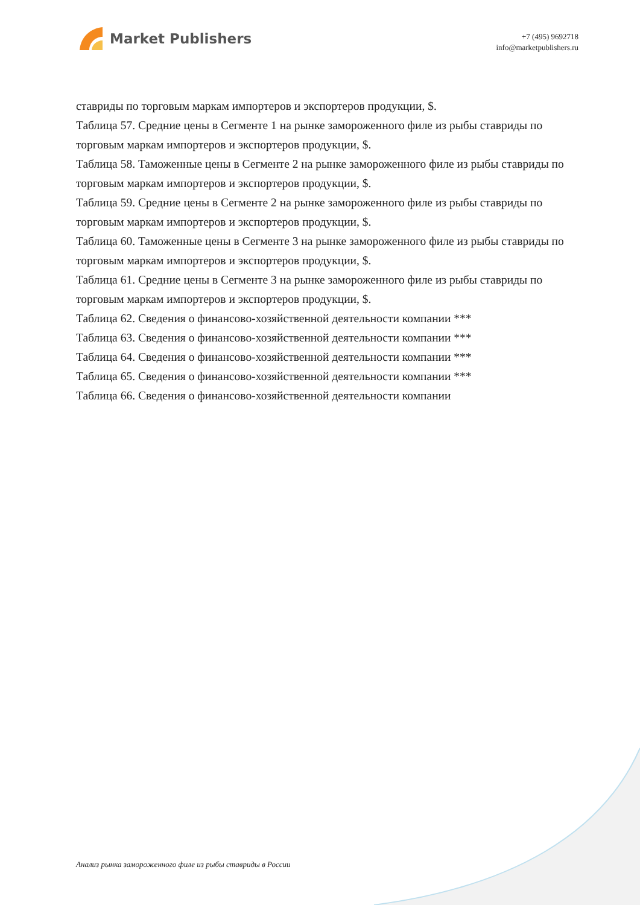Market Publishers
+7 (495) 9692718
info@marketpublishers.ru
ставриды по торговым маркам импортеров и экспортеров продукции, $.
Таблица 57. Средние цены в Сегменте 1 на рынке замороженного филе из рыбы ставриды по торговым маркам импортеров и экспортеров продукции, $.
Таблица 58. Таможенные цены в Сегменте 2 на рынке замороженного филе из рыбы ставриды по торговым маркам импортеров и экспортеров продукции, $.
Таблица 59. Средние цены в Сегменте 2 на рынке замороженного филе из рыбы ставриды по торговым маркам импортеров и экспортеров продукции, $.
Таблица 60. Таможенные цены в Сегменте 3 на рынке замороженного филе из рыбы ставриды по торговым маркам импортеров и экспортеров продукции, $.
Таблица 61. Средние цены в Сегменте 3 на рынке замороженного филе из рыбы ставриды по торговым маркам импортеров и экспортеров продукции, $.
Таблица 62. Сведения о финансово-хозяйственной деятельности компании ***
Таблица 63. Сведения о финансово-хозяйственной деятельности компании ***
Таблица 64. Сведения о финансово-хозяйственной деятельности компании ***
Таблица 65. Сведения о финансово-хозяйственной деятельности компании ***
Таблица 66. Сведения о финансово-хозяйственной деятельности компании
Анализ рынка замороженного филе из рыбы ставриды в России